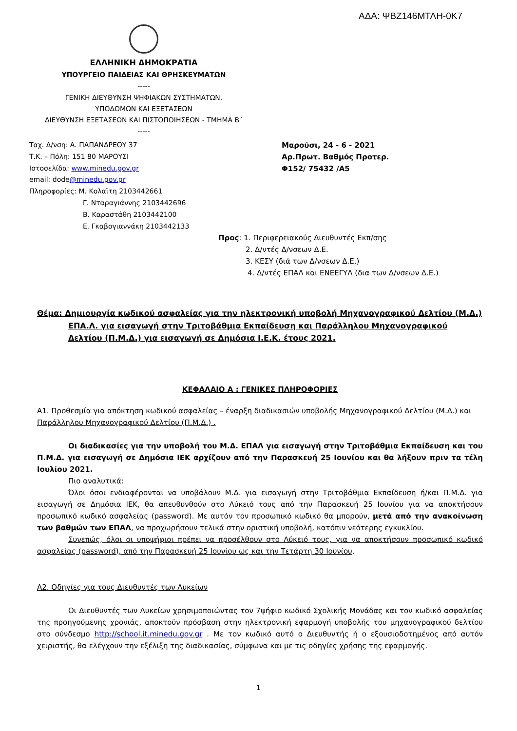ΑΔΑ: ΨΒΖ146ΜΤΛΗ-0Κ7
ΕΛΛΗΝΙΚΗ ΔΗΜΟΚΡΑΤΙΑ
ΥΠΟΥΡΓΕΙΟ ΠΑΙΔΕΙΑΣ ΚΑΙ ΘΡΗΣΚΕΥΜΑΤΩΝ
-----
ΓΕΝΙΚΗ ΔΙΕΥΘΥΝΣΗ ΨΗΦΙΑΚΩΝ ΣΥΣΤΗΜΑΤΩΝ,
ΥΠΟΔΟΜΩΝ ΚΑΙ ΕΞΕΤΑΣΕΩΝ
ΔΙΕΥΘΥΝΣΗ ΕΞΕΤΑΣΕΩΝ ΚΑΙ ΠΙΣΤΟΠΟΙΗΣΕΩΝ - ΤΜΗΜΑ Β΄
-----
Ταχ. Δ/νση: Α. ΠΑΠΑΝΔΡΕΟΥ 37
Τ.Κ. – Πόλη: 151 80 ΜΑΡΟΥΣΙ
Ιστοσελίδα: www.minedu.gov.gr
email: dode@minedu.gov.gr
Πληροφορίες: Μ. Κολαϊτη 2103442661
Γ. Νταραγιάννης 2103442696
Β. Καραστάθη 2103442100
Ε. Γκαβογιαννάκη 2103442133
Μαρούσι, 24 - 6 - 2021
Αρ.Πρωτ. Βαθμός Προτερ.
Φ152/ 75432 /Α5
Προς: 1. Περιφερειακούς Διευθυντές Εκπ/σης
2. Δ/ντές Δ/νσεων Δ.Ε.
3. ΚΕΣΥ (διά των Δ/νσεων Δ.Ε.)
4. Δ/ντές ΕΠΑΛ και ΕΝΕΕΓΥΛ (δια των Δ/νσεων Δ.Ε.)
Θέμα: Δημιουργία κωδικού ασφαλείας για την ηλεκτρονική υποβολή Μηχανογραφικού Δελτίου (Μ.Δ.) ΕΠΑ.Λ. για εισαγωγή στην Τριτοβάθμια Εκπαίδευση και Παράλληλου Μηχανογραφικού Δελτίου (Π.Μ.Δ.) για εισαγωγή σε Δημόσια Ι.Ε.Κ. έτους 2021.
ΚΕΦΑΛΑΙΟ Α : ΓΕΝΙΚΕΣ ΠΛΗΡΟΦΟΡΙΕΣ
Α1. Προθεσμία για απόκτηση κωδικού ασφαλείας – έναρξη διαδικασιών υποβολής Μηχανογραφικού Δελτίου (Μ.Δ.) και Παράλληλου Μηχανογραφικού Δελτίου (Π.Μ.Δ.) .
Οι διαδικασίες για την υποβολή του Μ.Δ. ΕΠΑΛ για εισαγωγή στην Τριτοβάθμια Εκπαίδευση και του Π.Μ.Δ. για εισαγωγή σε Δημόσια ΙΕΚ αρχίζουν από την Παρασκευή 25 Ιουνίου και θα λήξουν πριν τα τέλη Ιουλίου 2021.
Πιο αναλυτικά:
Όλοι όσοι ενδιαφέρονται να υποβάλουν Μ.Δ. για εισαγωγή στην Τριτοβάθμια Εκπαίδευση ή/και Π.Μ.Δ. για εισαγωγή σε Δημόσια ΙΕΚ, θα απευθυνθούν στο Λύκειό τους από την Παρασκευή 25 Ιουνίου για να αποκτήσουν προσωπικό κωδικό ασφαλείας (password). Με αυτόν τον προσωπικό κωδικό θα μπορούν, μετά από την ανακοίνωση των βαθμών των ΕΠΑΛ, να προχωρήσουν τελικά στην οριστική υποβολή, κατόπιν νεότερης εγκυκλίου.
Συνεπώς, όλοι οι υποψήφιοι πρέπει να προσέλθουν στο Λύκειό τους, για να αποκτήσουν προσωπικό κωδικό ασφαλείας (password), από την Παρασκευή 25 Ιουνίου ως και την Τετάρτη 30 Ιουνίου.
Α2. Οδηγίες για τους Διευθυντές των Λυκείων
Οι Διευθυντές των Λυκείων χρησιμοποιώντας τον 7ψήφιο κωδικό Σχολικής Μονάδας και τον κωδικό ασφαλείας της προηγούμενης χρονιάς, αποκτούν πρόσβαση στην ηλεκτρονική εφαρμογή υποβολής του μηχανογραφικού δελτίου στο σύνδεσμο http://school.it.minedu.gov.gr . Με τον κωδικό αυτό ο Διευθυντής ή ο εξουσιοδοτημένος από αυτόν χειριστής, θα ελέγχουν την εξέλιξη της διαδικασίας, σύμφωνα και με τις οδηγίες χρήσης της εφαρμογής.
1